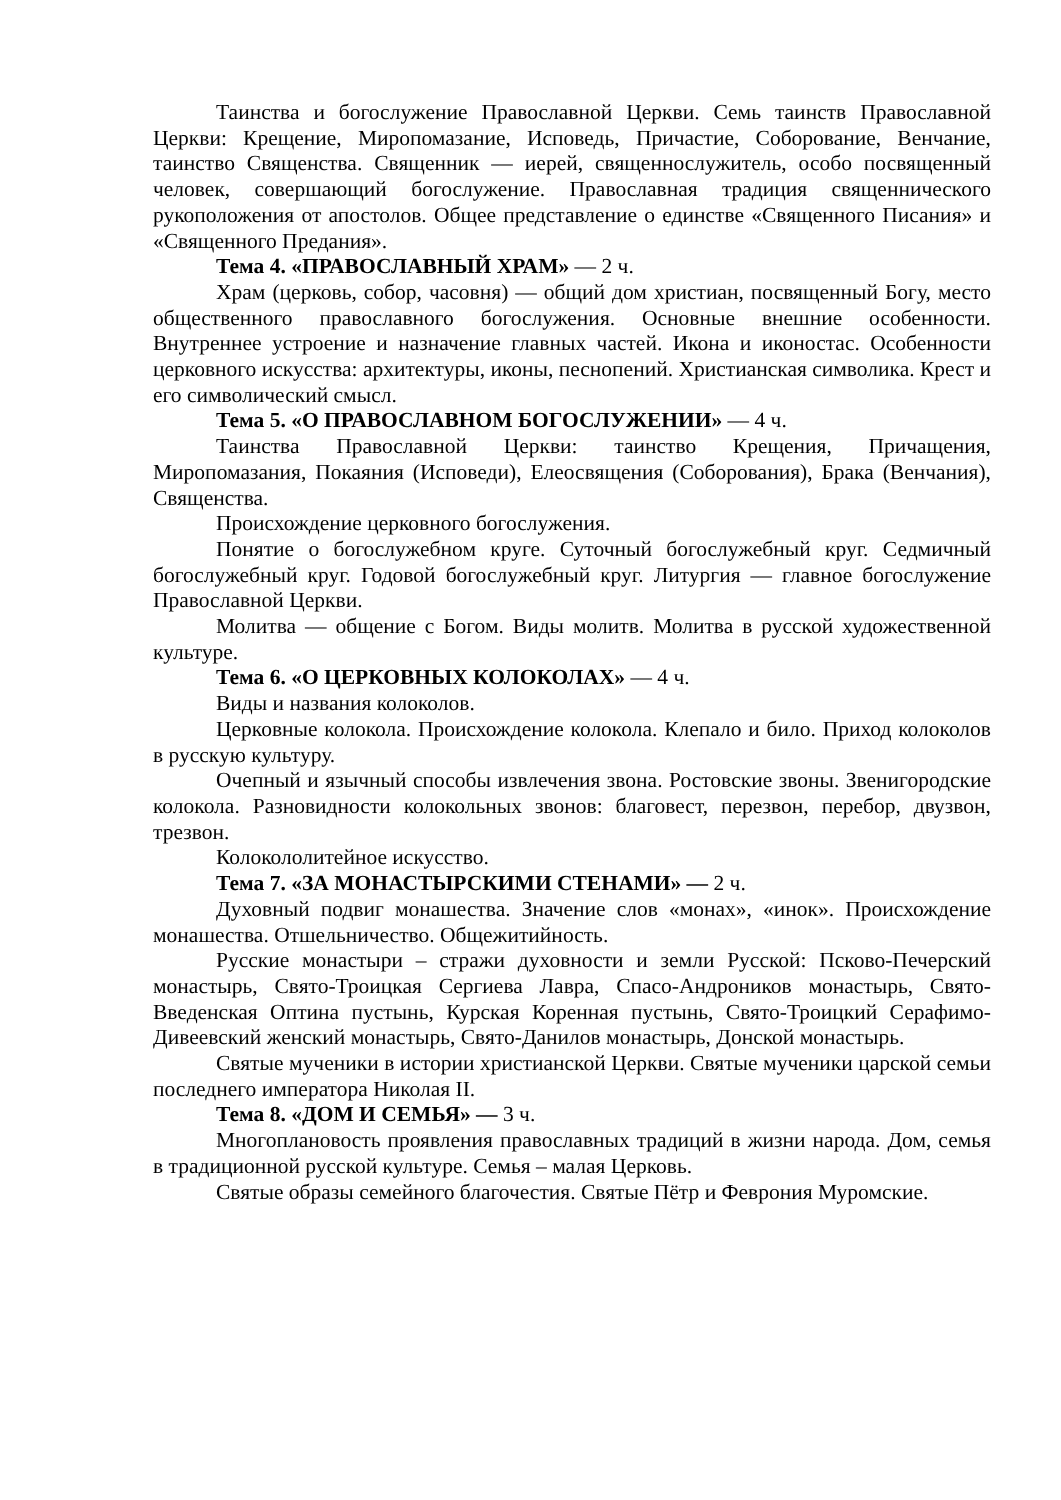Таинства и богослужение Православной Церкви. Семь таинств Православной Церкви: Крещение, Миропомазание, Исповедь, Причастие, Соборование, Венчание, таинство Священства. Священник — иерей, священнослужитель, особо посвященный человек, совершающий богослужение. Православная традиция священнического рукоположения от апостолов. Общее представление о единстве «Священного Писания» и «Священного Предания».
Тема 4. «ПРАВОСЛАВНЫЙ ХРАМ» — 2 ч.
Храм (церковь, собор, часовня) — общий дом христиан, посвященный Богу, место общественного православного богослужения. Основные внешние особенности. Внутреннее устроение и назначение главных частей. Икона и иконостас. Особенности церковного искусства: архитектуры, иконы, песнопений. Христианская символика. Крест и его символический смысл.
Тема 5. «О ПРАВОСЛАВНОМ БОГОСЛУЖЕНИИ» — 4 ч.
Таинства Православной Церкви: таинство Крещения, Причащения, Миропомазания, Покаяния (Исповеди), Елеосвящения (Соборования), Брака (Венчания), Священства.
Происхождение церковного богослужения.
Понятие о богослужебном круге. Суточный богослужебный круг. Седмичный богослужебный круг. Годовой богослужебный круг. Литургия — главное богослужение Православной Церкви.
Молитва — общение с Богом. Виды молитв. Молитва в русской художественной культуре.
Тема 6. «О ЦЕРКОВНЫХ КОЛОКОЛАХ» — 4 ч.
Виды и названия колоколов.
Церковные колокола. Происхождение колокола. Клепало и било. Приход колоколов в русскую культуру.
Очепный и язычный способы извлечения звона. Ростовские звоны. Звенигородские колокола. Разновидности колокольных звонов: благовест, перезвон, перебор, двузвон, трезвон.
Колокололитейное искусство.
Тема 7. «ЗА МОНАСТЫРСКИМИ СТЕНАМИ» — 2 ч.
Духовный подвиг монашества. Значение слов «монах», «инок». Происхождение монашества. Отшельничество. Общежитийность.
Русские монастыри – стражи духовности и земли Русской: Псково-Печерский монастырь, Свято-Троицкая Сергиева Лавра, Спасо-Андроников монастырь, Свято-Введенская Оптина пустынь, Курская Коренная пустынь, Свято-Троицкий Серафимо-Дивеевский женский монастырь, Свято-Данилов монастырь, Донской монастырь.
Святые мученики в истории христианской Церкви. Святые мученики царской семьи последнего императора Николая II.
Тема 8. «ДОМ И СЕМЬЯ» — 3 ч.
Многоплановость проявления православных традиций в жизни народа. Дом, семья в традиционной русской культуре. Семья – малая Церковь.
Святые образы семейного благочестия. Святые Пётр и Феврония Муромские.